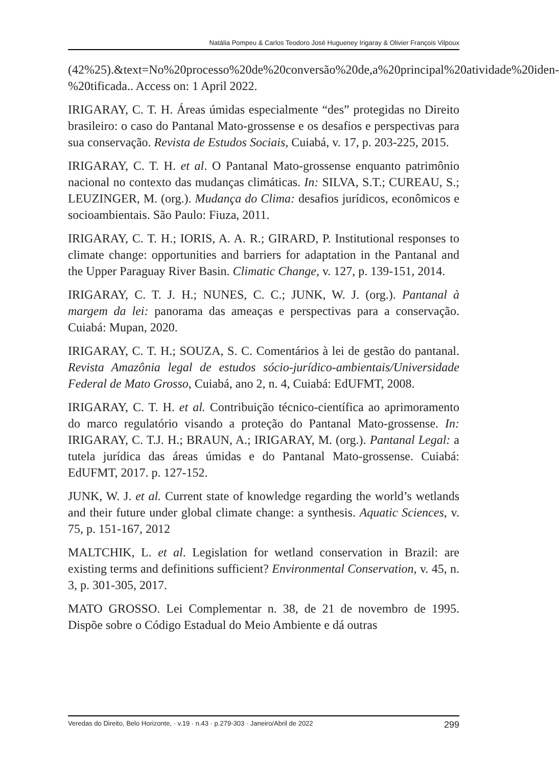Natália Pompeu & Carlos Teodoro José Hugueney Irigaray & Olivier François Vilpoux
(42%25).&text=No%20processo%20de%20conversão%20de,a%20principal%20atividade%20iden-%20tificada.. Access on: 1 April 2022.
IRIGARAY, C. T. H. Áreas úmidas especialmente “des” protegidas no Direito brasileiro: o caso do Pantanal Mato-grossense e os desafios e perspectivas para sua conservação. Revista de Estudos Sociais, Cuiabá, v. 17, p. 203-225, 2015.
IRIGARAY, C. T. H. et al. O Pantanal Mato-grossense enquanto patrimônio nacional no contexto das mudanças climáticas. In: SILVA, S.T.; CUREAU, S.; LEUZINGER, M. (org.). Mudança do Clima: desafios jurídicos, econômicos e socioambientais. São Paulo: Fiuza, 2011.
IRIGARAY, C. T. H.; IORIS, A. A. R.; GIRARD, P. Institutional responses to climate change: opportunities and barriers for adaptation in the Pantanal and the Upper Paraguay River Basin. Climatic Change, v. 127, p. 139-151, 2014.
IRIGARAY, C. T. J. H.; NUNES, C. C.; JUNK, W. J. (org.). Pantanal à margem da lei: panorama das ameaças e perspectivas para a conservação. Cuiabá: Mupan, 2020.
IRIGARAY, C. T. H.; SOUZA, S. C. Comentários à lei de gestão do pantanal. Revista Amazônia legal de estudos sócio-jurídico-ambientais/Universidade Federal de Mato Grosso, Cuiabá, ano 2, n. 4, Cuiabá: EdUFMT, 2008.
IRIGARAY, C. T. H. et al. Contribuição técnico-científica ao aprimoramento do marco regulatório visando a proteção do Pantanal Mato-grossense. In: IRIGARAY, C. T.J. H.; BRAUN, A.; IRIGARAY, M. (org.). Pantanal Legal: a tutela jurídica das áreas úmidas e do Pantanal Mato-grossense. Cuiabá: EdUFMT, 2017. p. 127-152.
JUNK, W. J. et al. Current state of knowledge regarding the world’s wetlands and their future under global climate change: a synthesis. Aquatic Sciences, v. 75, p. 151-167, 2012
MALTCHIK, L. et al. Legislation for wetland conservation in Brazil: are existing terms and definitions sufficient? Environmental Conservation, v. 45, n. 3, p. 301-305, 2017.
MATO GROSSO. Lei Complementar n. 38, de 21 de novembro de 1995. Dispõe sobre o Código Estadual do Meio Ambiente e dá outras
Veredas do Direito, Belo Horizonte, · v.19 · n.43 · p.279-303 · Janeiro/Abril de 2022 299